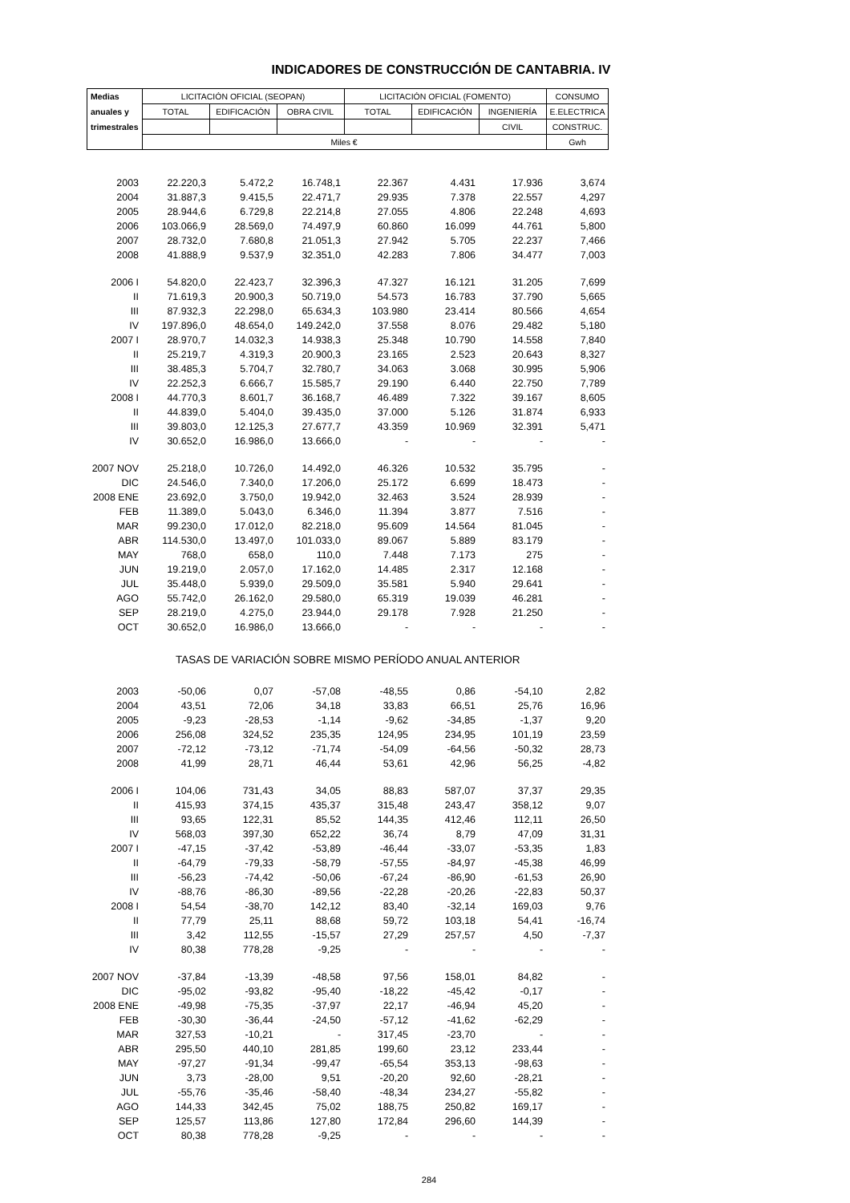INDICADORES DE CONSTRUCCIÓN DE CANTABRIA. IV
| Medias | LICITACIÓN OFICIAL (SEOPAN) | | | LICITACIÓN OFICIAL (FOMENTO) | | | CONSUMO |
| --- | --- | --- | --- | --- | --- | --- | --- |
| anuales y | TOTAL | EDIFICACIÓN | OBRA CIVIL | TOTAL | EDIFICACIÓN | INGENIERÍA | E.ELECTRICA |
| trimestrales | | | | | | CIVIL | CONSTRUC. |
| | Miles € | | | | | | Gwh |
| 2003 | 22.220,3 | 5.472,2 | 16.748,1 | 22.367 | 4.431 | 17.936 | 3,674 |
| 2004 | 31.887,3 | 9.415,5 | 22.471,7 | 29.935 | 7.378 | 22.557 | 4,297 |
| 2005 | 28.944,6 | 6.729,8 | 22.214,8 | 27.055 | 4.806 | 22.248 | 4,693 |
| 2006 | 103.066,9 | 28.569,0 | 74.497,9 | 60.860 | 16.099 | 44.761 | 5,800 |
| 2007 | 28.732,0 | 7.680,8 | 21.051,3 | 27.942 | 5.705 | 22.237 | 7,466 |
| 2008 | 41.888,9 | 9.537,9 | 32.351,0 | 42.283 | 7.806 | 34.477 | 7,003 |
| 2006 I | 54.820,0 | 22.423,7 | 32.396,3 | 47.327 | 16.121 | 31.205 | 7,699 |
| II | 71.619,3 | 20.900,3 | 50.719,0 | 54.573 | 16.783 | 37.790 | 5,665 |
| III | 87.932,3 | 22.298,0 | 65.634,3 | 103.980 | 23.414 | 80.566 | 4,654 |
| IV | 197.896,0 | 48.654,0 | 149.242,0 | 37.558 | 8.076 | 29.482 | 5,180 |
| 2007 I | 28.970,7 | 14.032,3 | 14.938,3 | 25.348 | 10.790 | 14.558 | 7,840 |
| II | 25.219,7 | 4.319,3 | 20.900,3 | 23.165 | 2.523 | 20.643 | 8,327 |
| III | 38.485,3 | 5.704,7 | 32.780,7 | 34.063 | 3.068 | 30.995 | 5,906 |
| IV | 22.252,3 | 6.666,7 | 15.585,7 | 29.190 | 6.440 | 22.750 | 7,789 |
| 2008 I | 44.770,3 | 8.601,7 | 36.168,7 | 46.489 | 7.322 | 39.167 | 8,605 |
| II | 44.839,0 | 5.404,0 | 39.435,0 | 37.000 | 5.126 | 31.874 | 6,933 |
| III | 39.803,0 | 12.125,3 | 27.677,7 | 43.359 | 10.969 | 32.391 | 5,471 |
| IV | 30.652,0 | 16.986,0 | 13.666,0 | - | - | - | - |
| 2007 NOV | 25.218,0 | 10.726,0 | 14.492,0 | 46.326 | 10.532 | 35.795 | - |
| DIC | 24.546,0 | 7.340,0 | 17.206,0 | 25.172 | 6.699 | 18.473 | - |
| 2008 ENE | 23.692,0 | 3.750,0 | 19.942,0 | 32.463 | 3.524 | 28.939 | - |
| FEB | 11.389,0 | 5.043,0 | 6.346,0 | 11.394 | 3.877 | 7.516 | - |
| MAR | 99.230,0 | 17.012,0 | 82.218,0 | 95.609 | 14.564 | 81.045 | - |
| ABR | 114.530,0 | 13.497,0 | 101.033,0 | 89.067 | 5.889 | 83.179 | - |
| MAY | 768,0 | 658,0 | 110,0 | 7.448 | 7.173 | 275 | - |
| JUN | 19.219,0 | 2.057,0 | 17.162,0 | 14.485 | 2.317 | 12.168 | - |
| JUL | 35.448,0 | 5.939,0 | 29.509,0 | 35.581 | 5.940 | 29.641 | - |
| AGO | 55.742,0 | 26.162,0 | 29.580,0 | 65.319 | 19.039 | 46.281 | - |
| SEP | 28.219,0 | 4.275,0 | 23.944,0 | 29.178 | 7.928 | 21.250 | - |
| OCT | 30.652,0 | 16.986,0 | 13.666,0 | - | - | - | - |
| TASAS DE VARIACIÓN SOBRE MISMO PERÍODO ANUAL ANTERIOR | | | | | | | |
| 2003 | -50,06 | 0,07 | -57,08 | -48,55 | 0,86 | -54,10 | 2,82 |
| 2004 | 43,51 | 72,06 | 34,18 | 33,83 | 66,51 | 25,76 | 16,96 |
| 2005 | -9,23 | -28,53 | -1,14 | -9,62 | -34,85 | -1,37 | 9,20 |
| 2006 | 256,08 | 324,52 | 235,35 | 124,95 | 234,95 | 101,19 | 23,59 |
| 2007 | -72,12 | -73,12 | -71,74 | -54,09 | -64,56 | -50,32 | 28,73 |
| 2008 | 41,99 | 28,71 | 46,44 | 53,61 | 42,96 | 56,25 | -4,82 |
| 2006 I | 104,06 | 731,43 | 34,05 | 88,83 | 587,07 | 37,37 | 29,35 |
| II | 415,93 | 374,15 | 435,37 | 315,48 | 243,47 | 358,12 | 9,07 |
| III | 93,65 | 122,31 | 85,52 | 144,35 | 412,46 | 112,11 | 26,50 |
| IV | 568,03 | 397,30 | 652,22 | 36,74 | 8,79 | 47,09 | 31,31 |
| 2007 I | -47,15 | -37,42 | -53,89 | -46,44 | -33,07 | -53,35 | 1,83 |
| II | -64,79 | -79,33 | -58,79 | -57,55 | -84,97 | -45,38 | 46,99 |
| III | -56,23 | -74,42 | -50,06 | -67,24 | -86,90 | -61,53 | 26,90 |
| IV | -88,76 | -86,30 | -89,56 | -22,28 | -20,26 | -22,83 | 50,37 |
| 2008 I | 54,54 | -38,70 | 142,12 | 83,40 | -32,14 | 169,03 | 9,76 |
| II | 77,79 | 25,11 | 88,68 | 59,72 | 103,18 | 54,41 | -16,74 |
| III | 3,42 | 112,55 | -15,57 | 27,29 | 257,57 | 4,50 | -7,37 |
| IV | 80,38 | 778,28 | -9,25 | - | - | - | - |
| 2007 NOV | -37,84 | -13,39 | -48,58 | 97,56 | 158,01 | 84,82 | - |
| DIC | -95,02 | -93,82 | -95,40 | -18,22 | -45,42 | -0,17 | - |
| 2008 ENE | -49,98 | -75,35 | -37,97 | 22,17 | -46,94 | 45,20 | - |
| FEB | -30,30 | -36,44 | -24,50 | -57,12 | -41,62 | -62,29 | - |
| MAR | 327,53 | -10,21 | - | 317,45 | -23,70 | - | - |
| ABR | 295,50 | 440,10 | 281,85 | 199,60 | 23,12 | 233,44 | - |
| MAY | -97,27 | -91,34 | -99,47 | -65,54 | 353,13 | -98,63 | - |
| JUN | 3,73 | -28,00 | 9,51 | -20,20 | 92,60 | -28,21 | - |
| JUL | -55,76 | -35,46 | -58,40 | -48,34 | 234,27 | -55,82 | - |
| AGO | 144,33 | 342,45 | 75,02 | 188,75 | 250,82 | 169,17 | - |
| SEP | 125,57 | 113,86 | 127,80 | 172,84 | 296,60 | 144,39 | - |
| OCT | 80,38 | 778,28 | -9,25 | - | - | - | - |
284